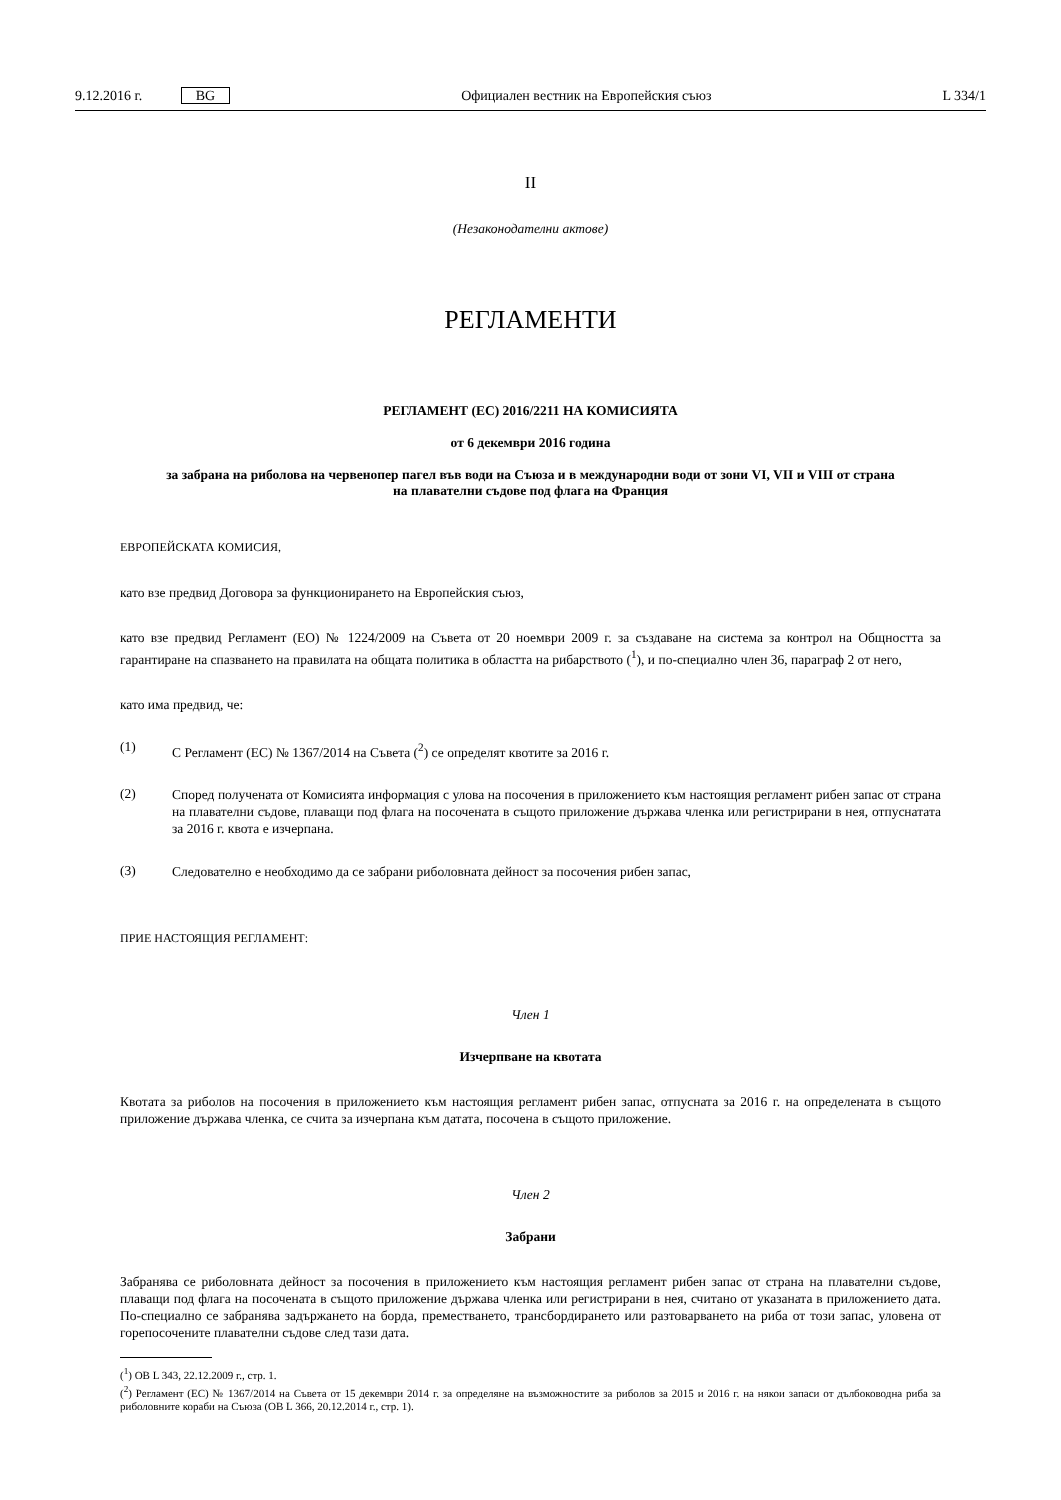9.12.2016 г. BG
Официален вестник на Европейския съюз
L 334/1
II
(Незаконодателни актове)
РЕГЛАМЕНТИ
РЕГЛАМЕНТ (ЕС) 2016/2211 НА КОМИСИЯТА
от 6 декември 2016 година
за забрана на риболова на червенопер пагел във води на Съюза и в международни води от зони VI, VII и VIII от страна на плавателни съдове под флага на Франция
ЕВРОПЕЙСКАТА КОМИСИЯ,
като взе предвид Договора за функционирането на Европейския съюз,
като взе предвид Регламент (ЕО) № 1224/2009 на Съвета от 20 ноември 2009 г. за създаване на система за контрол на Общността за гарантиране на спазването на правилата на общата политика в областта на рибарството (<sup>1</sup>), и по-специално член 36, параграф 2 от него,
като има предвид, че:
(1)
С Регламент (ЕС) № 1367/2014 на Съвета (<sup>2</sup>) се определят квотите за 2016 г.
(2)
Според получената от Комисията информация с улова на посочения в приложението към настоящия регламент рибен запас от страна на плавателни съдове, плаващи под флага на посочената в същото приложение държава членка или регистрирани в нея, отпуснатата за 2016 г. квота е изчерпана.
(3)
Следователно е необходимо да се забрани риболовната дейност за посочения рибен запас,
ПРИЕ НАСТОЯЩИЯ РЕГЛАМЕНТ:
Член 1
Изчерпване на квотата
Квотата за риболов на посочения в приложението към настоящия регламент рибен запас, отпусната за 2016 г. на определената в същото приложение държава членка, се счита за изчерпана към датата, посочена в същото приложение.
Член 2
Забрани
Забранява се риболовната дейност за посочения в приложението към настоящия регламент рибен запас от страна на плавателни съдове, плаващи под флага на посочената в същото приложение държава членка или регистрирани в нея, считано от указаната в приложението дата. По-специално се забранява задържането на борда, преместването, трансборди­рането или разтоварването на риба от този запас, уловена от горепосочените плавателни съдове след тази дата.
(<sup>1</sup>) ОВ L 343, 22.12.2009 г., стр. 1.
(<sup>2</sup>) Регламент (ЕС) № 1367/2014 на Съвета от 15 декември 2014 г. за определяне на възможностите за риболов за 2015 и 2016 г. на някои запаси от дълбоководна риба за риболовните кораби на Съюза (ОВ L 366, 20.12.2014 г., стр. 1).